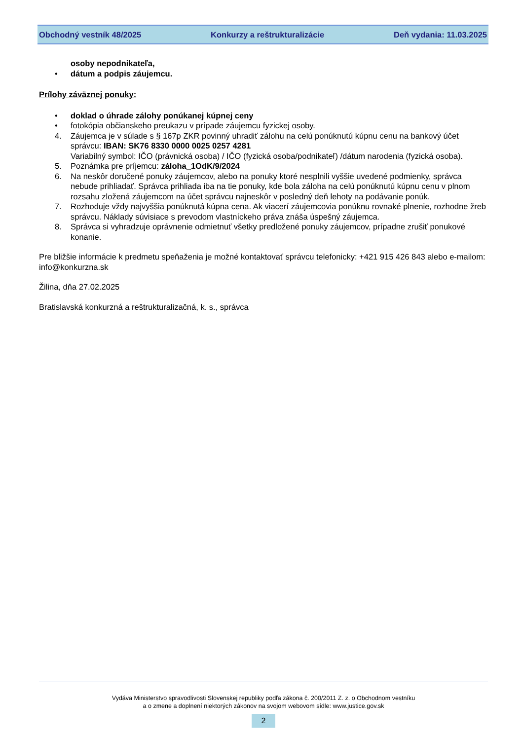Obchodný vestník 48/2025 Konkurzy a reštrukturalizácie Deň vydania: 11.03.2025
osoby nepodnikateľa,
• dátum a podpis záujemcu.
Prílohy záväznej ponuky:
• doklad o úhrade zálohy ponúkanej kúpnej ceny
• fotokópia občianskeho preukazu v prípade záujemcu fyzickej osoby.
4. Záujemca je v súlade s § 167p ZKR povinný uhradiť zálohu na celú ponúknutú kúpnu cenu na bankový účet správcu: IBAN: SK76 8330 0000 0025 0257 4281
Variabilný symbol: IČO (právnická osoba) / IČO (fyzická osoba/podnikateľ) /dátum narodenia (fyzická osoba).
5. Poznámka pre príjemcu: záloha_1OdK/9/2024
6. Na neskôr doručené ponuky záujemcov, alebo na ponuky ktoré nesplnili vyššie uvedené podmienky, správca nebude prihliadať. Správca prihliada iba na tie ponuky, kde bola záloha na celú ponúknutú kúpnu cenu v plnom rozsahu zložená záujemcom na účet správcu najneskôr v posledný deň lehoty na podávanie ponúk.
7. Rozhoduje vždy najvyššia ponúknutá kúpna cena. Ak viacerí záujemcovia ponúknu rovnaké plnenie, rozhodne žreb správcu. Náklady súvisiace s prevodom vlastníckeho práva znáša úspešný záujemca.
8. Správca si vyhradzuje oprávnenie odmietnuť všetky predložené ponuky záujemcov, prípadne zrušiť ponukové konanie.
Pre bližšie informácie k predmetu speňaženia je možné kontaktovať správcu telefonicky: +421 915 426 843 alebo e-mailom: info@konkurzna.sk
Žilina, dňa 27.02.2025
Bratislavská konkurzná a reštrukturalizačná, k. s., správca
Vydáva Ministerstvo spravodlivosti Slovenskej republiky podľa zákona č. 200/2011 Z. z. o Obchodnom vestníku
a o zmene a doplnení niektorých zákonov na svojom webovom sídle: www.justice.gov.sk
2